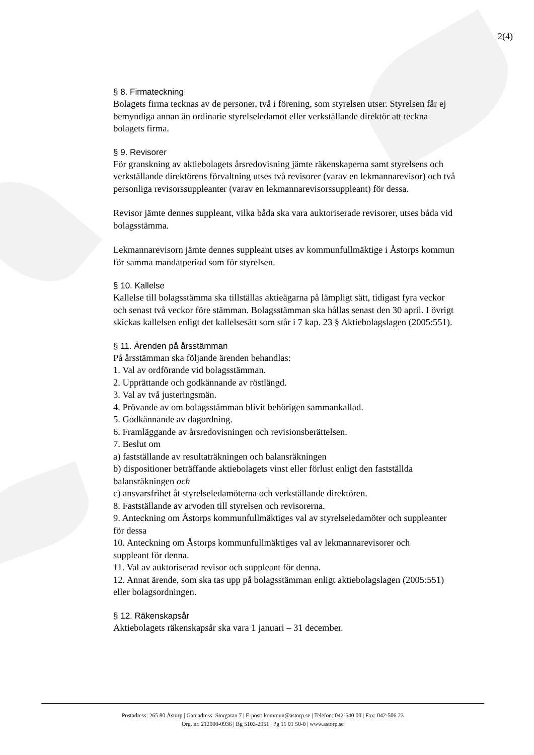2(4)
§ 8. Firmateckning
Bolagets firma tecknas av de personer, två i förening, som styrelsen utser. Styrelsen får ej bemyndiga annan än ordinarie styrelseledamot eller verkställande direktör att teckna bolagets firma.
§ 9. Revisorer
För granskning av aktiebolagets årsredovisning jämte räkenskaperna samt styrelsens och verkställande direktörens förvaltning utses två revisorer (varav en lekmannarevisor) och två personliga revisorssuppleanter (varav en lekmannarevisorssuppleant) för dessa.
Revisor jämte dennes suppleant, vilka båda ska vara auktoriserade revisorer, utses båda vid bolagsstämma.
Lekmannarevisorn jämte dennes suppleant utses av kommunfullmäktige i Åstorps kommun för samma mandatperiod som för styrelsen.
§ 10. Kallelse
Kallelse till bolagsstämma ska tillställas aktieägarna på lämpligt sätt, tidigast fyra veckor och senast två veckor före stämman. Bolagsstämman ska hållas senast den 30 april. I övrigt skickas kallelsen enligt det kallelsesätt som står i 7 kap. 23 § Aktiebolagslagen (2005:551).
§ 11. Ärenden på årsstämman
På årsstämman ska följande ärenden behandlas:
1. Val av ordförande vid bolagsstämman.
2. Upprättande och godkännande av röstlängd.
3. Val av två justeringsmän.
4. Prövande av om bolagsstämman blivit behörigen sammankallad.
5. Godkännande av dagordning.
6. Framläggande av årsredovisningen och revisionsberättelsen.
7. Beslut om
a) fastställande av resultaträkningen och balansräkningen
b) dispositioner beträffande aktiebolagets vinst eller förlust enligt den fastställda balansräkningen och
c) ansvarsfrihet åt styrelseledamöterna och verkställande direktören.
8. Fastställande av arvoden till styrelsen och revisorerna.
9. Anteckning om Åstorps kommunfullmäktiges val av styrelseledamöter och suppleanter för dessa
10. Anteckning om Åstorps kommunfullmäktiges val av lekmannarevisorer och
suppleant för denna.
11. Val av auktoriserad revisor och suppleant för denna.
12. Annat ärende, som ska tas upp på bolagsstämman enligt aktiebolagslagen (2005:551) eller bolagsordningen.
§ 12. Räkenskapsår
Aktiebolagets räkenskapsår ska vara 1 januari – 31 december.
Postadress: 265 80 Åstorp | Gatuadress: Storgatan 7 | E-post: kommun@astorp.se | Telefon: 042-640 00 | Fax: 042-506 23
Org. nr. 212000-0936 | Bg 5103-2951 | Pg 11 01 50-0 | www.astorp.se